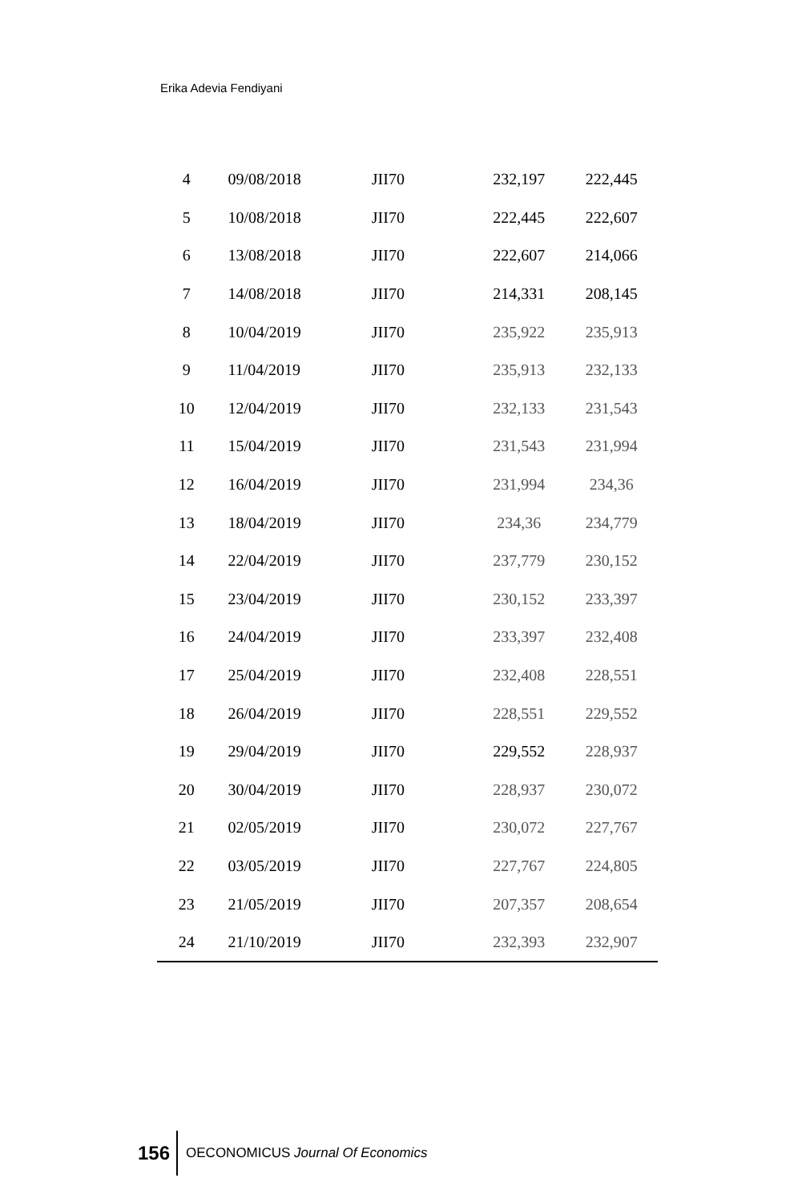Erika Adevia Fendiyani
| 4 | 09/08/2018 | JII70 | 232,197 | 222,445 |
| 5 | 10/08/2018 | JII70 | 222,445 | 222,607 |
| 6 | 13/08/2018 | JII70 | 222,607 | 214,066 |
| 7 | 14/08/2018 | JII70 | 214,331 | 208,145 |
| 8 | 10/04/2019 | JII70 | 235,922 | 235,913 |
| 9 | 11/04/2019 | JII70 | 235,913 | 232,133 |
| 10 | 12/04/2019 | JII70 | 232,133 | 231,543 |
| 11 | 15/04/2019 | JII70 | 231,543 | 231,994 |
| 12 | 16/04/2019 | JII70 | 231,994 | 234,36 |
| 13 | 18/04/2019 | JII70 | 234,36 | 234,779 |
| 14 | 22/04/2019 | JII70 | 237,779 | 230,152 |
| 15 | 23/04/2019 | JII70 | 230,152 | 233,397 |
| 16 | 24/04/2019 | JII70 | 233,397 | 232,408 |
| 17 | 25/04/2019 | JII70 | 232,408 | 228,551 |
| 18 | 26/04/2019 | JII70 | 228,551 | 229,552 |
| 19 | 29/04/2019 | JII70 | 229,552 | 228,937 |
| 20 | 30/04/2019 | JII70 | 228,937 | 230,072 |
| 21 | 02/05/2019 | JII70 | 230,072 | 227,767 |
| 22 | 03/05/2019 | JII70 | 227,767 | 224,805 |
| 23 | 21/05/2019 | JII70 | 207,357 | 208,654 |
| 24 | 21/10/2019 | JII70 | 232,393 | 232,907 |
156 OECONOMICUS Journal Of Economics